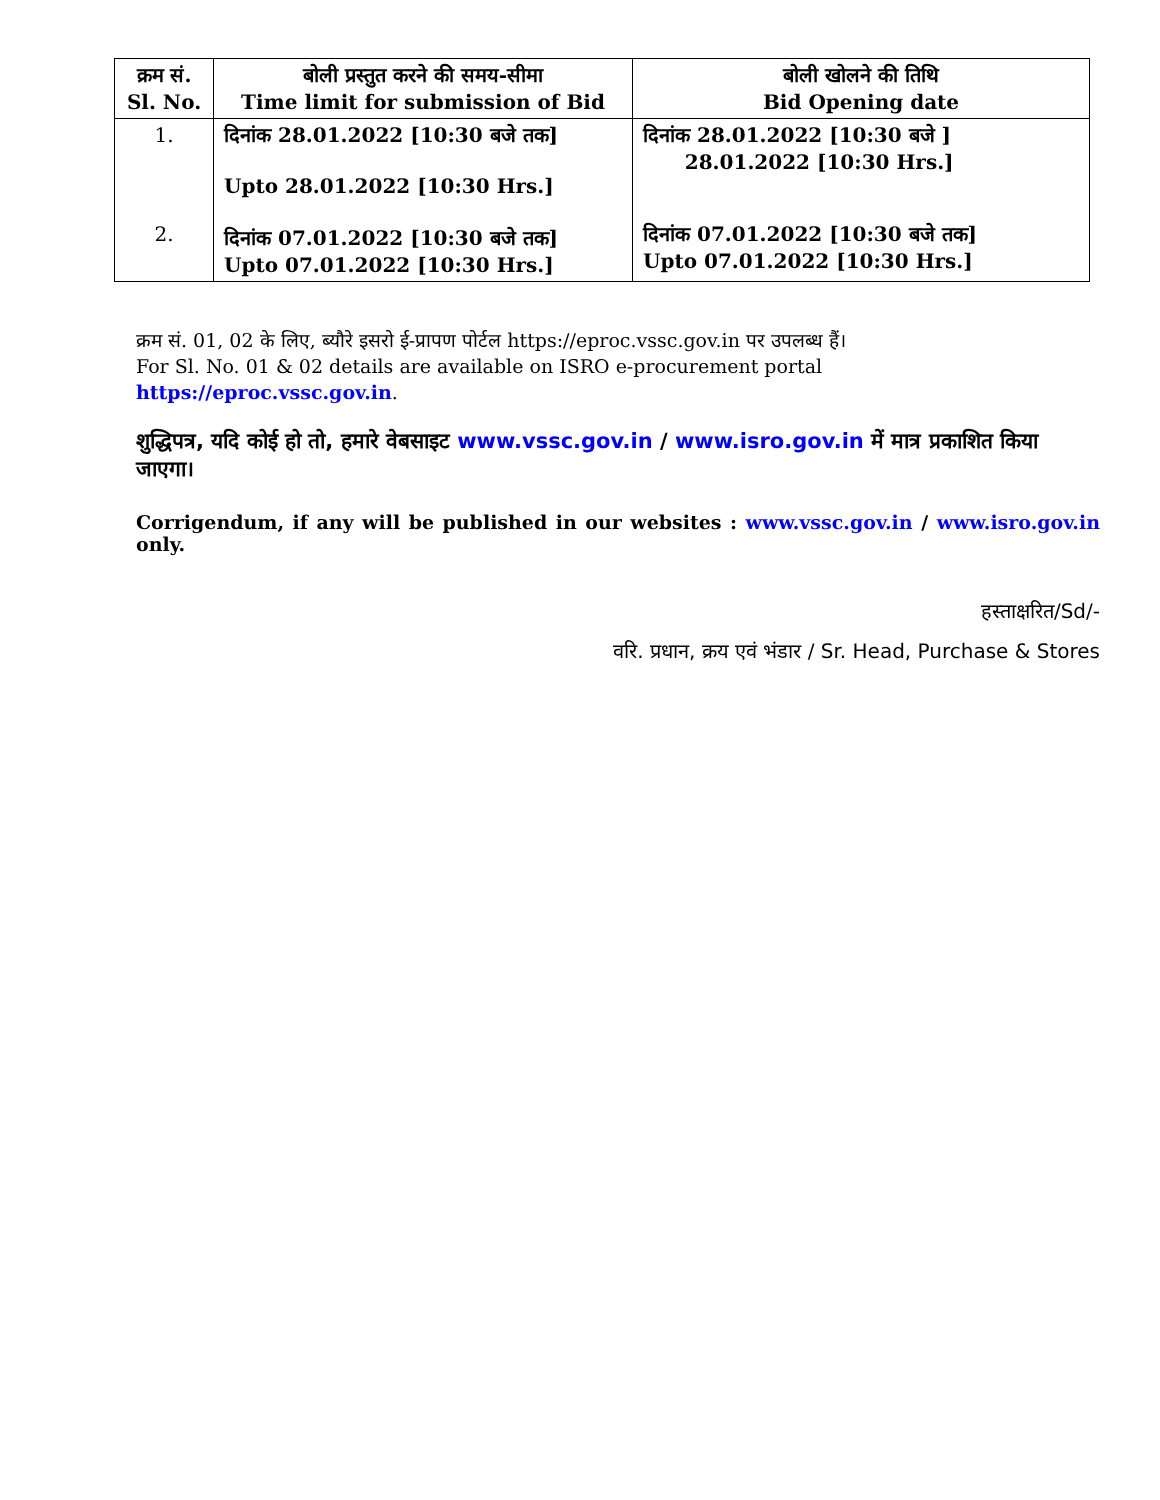| क्रम सं. Sl. No. | बोली प्रस्तुत करने की समय-सीमा Time limit for submission of Bid | बोली खोलने की तिथि Bid Opening date |
| --- | --- | --- |
| 1. | दिनांक 28.01.2022 [10:30 बजे तक] Upto 28.01.2022 [10:30 Hrs.] | दिनांक 28.01.2022 [10:30 बजे ] 28.01.2022 [10:30 Hrs.] |
| 2. | दिनांक 07.01.2022 [10:30 बजे तक] Upto 07.01.2022 [10:30 Hrs.] | दिनांक 07.01.2022 [10:30 बजे तक] Upto 07.01.2022 [10:30 Hrs.] |
क्रम सं. 01, 02 के लिए, ब्यौरे इसरो ई-प्रापण पोर्टल https://eproc.vssc.gov.in पर उपलब्ध हैं।
For Sl. No. 01 & 02 details are available on ISRO e-procurement portal
https://eproc.vssc.gov.in.
शुद्धिपत्र, यदि कोई हो तो, हमारे वेबसाइट www.vssc.gov.in / www.isro.gov.in में मात्र प्रकाशित किया जाएगा।
Corrigendum, if any will be published in our websites : www.vssc.gov.in / www.isro.gov.in only.
हस्ताक्षरित/Sd/-
वरि. प्रधान, क्रय एवं भंडार / Sr. Head, Purchase & Stores